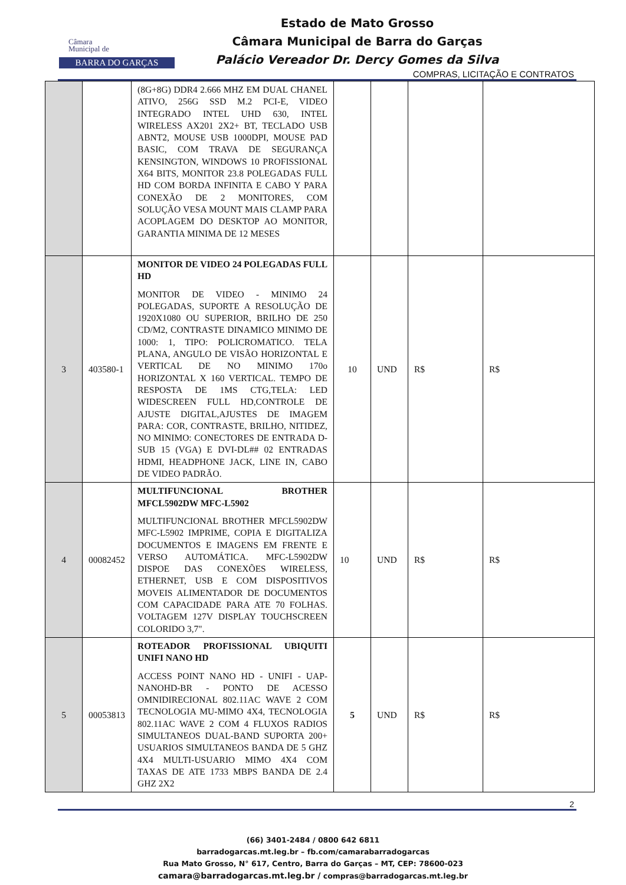Câmara
Municipal de
BARRA DO GARÇAS
Estado de Mato Grosso
Câmara Municipal de Barra do Garças
Palácio Vereador Dr. Dercy Gomes da Silva
COMPRAS, LICITAÇÃO E CONTRATOS
| | | (8G+8G) DDR4 2.666 MHZ EM DUAL CHANEL ATIVO, 256G SSD M.2 PCI-E, VIDEO INTEGRADO INTEL UHD 630, INTEL WIRELESS AX201 2X2+ BT, TECLADO USB ABNT2, MOUSE USB 1000DPI, MOUSE PAD BASIC, COM TRAVA DE SEGURANÇA KENSINGTON, WINDOWS 10 PROFISSIONAL X64 BITS, MONITOR 23.8 POLEGADAS FULL HD COM BORDA INFINITA E CABO Y PARA CONEXÃO DE 2 MONITORES, COM SOLUÇÃO VESA MOUNT MAIS CLAMP PARA ACOPLAGEM DO DESKTOP AO MONITOR, GARANTIA MINIMA DE 12 MESES | | | | |
| 3 | 403580-1 | MONITOR DE VIDEO 24 POLEGADAS FULL HD MONITOR DE VIDEO - MINIMO 24 POLEGADAS, SUPORTE A RESOLUÇÃO DE 1920X1080 OU SUPERIOR, BRILHO DE 250 CD/M2, CONTRASTE DINAMICO MINIMO DE 1000: 1, TIPO: POLICROMATICO. TELA PLANA, ANGULO DE VISÃO HORIZONTAL E VERTICAL DE NO MINIMO 170o HORIZONTAL X 160 VERTICAL. TEMPO DE RESPOSTA DE 1MS CTG,TELA: LED WIDESCREEN FULL HD,CONTROLE DE AJUSTE DIGITAL,AJUSTES DE IMAGEM PARA: COR, CONTRASTE, BRILHO, NITIDEZ, NO MINIMO: CONECTORES DE ENTRADA D-SUB 15 (VGA) E DVI-DL## 02 ENTRADAS HDMI, HEADPHONE JACK, LINE IN, CABO DE VIDEO PADRÃO. | 10 | UND | R$ | R$ |
| 4 | 00082452 | MULTIFUNCIONAL BROTHER MFCL5902DW MFC-L5902 MULTIFUNCIONAL BROTHER MFCL5902DW MFC-L5902 IMPRIME, COPIA E DIGITALIZA DOCUMENTOS E IMAGENS EM FRENTE E VERSO AUTOMÁTICA. MFC-L5902DW DISPOE DAS CONEXÕES WIRELESS, ETHERNET, USB E COM DISPOSITIVOS MOVEIS ALIMENTADOR DE DOCUMENTOS COM CAPACIDADE PARA ATE 70 FOLHAS. VOLTAGEM 127V DISPLAY TOUCHSCREEN COLORIDO 3,7". | 10 | UND | R$ | R$ |
| 5 | 00053813 | ROTEADOR PROFISSIONAL UBIQUITI UNIFI NANO HD ACCESS POINT NANO HD - UNIFI - UAP-NANOHD-BR - PONTO DE ACESSO OMNIDIRECIONAL 802.11AC WAVE 2 COM TECNOLOGIA MU-MIMO 4X4, TECNOLOGIA 802.11AC WAVE 2 COM 4 FLUXOS RADIOS SIMULTANEOS DUAL-BAND SUPORTA 200+ USUARIOS SIMULTANEOS BANDA DE 5 GHZ 4X4 MULTI-USUARIO MIMO 4X4 COM TAXAS DE ATE 1733 MBPS BANDA DE 2.4 GHZ 2X2 | 5 | UND | R$ | R$ |
2
(66) 3401-2484 / 0800 642 6811
barradogarcas.mt.leg.br – fb.com/camarabarradogarcas
Rua Mato Grosso, N° 617, Centro, Barra do Garças – MT, CEP: 78600-023
camara@barradogarcas.mt.leg.br / compras@barradogarcas.mt.leg.br